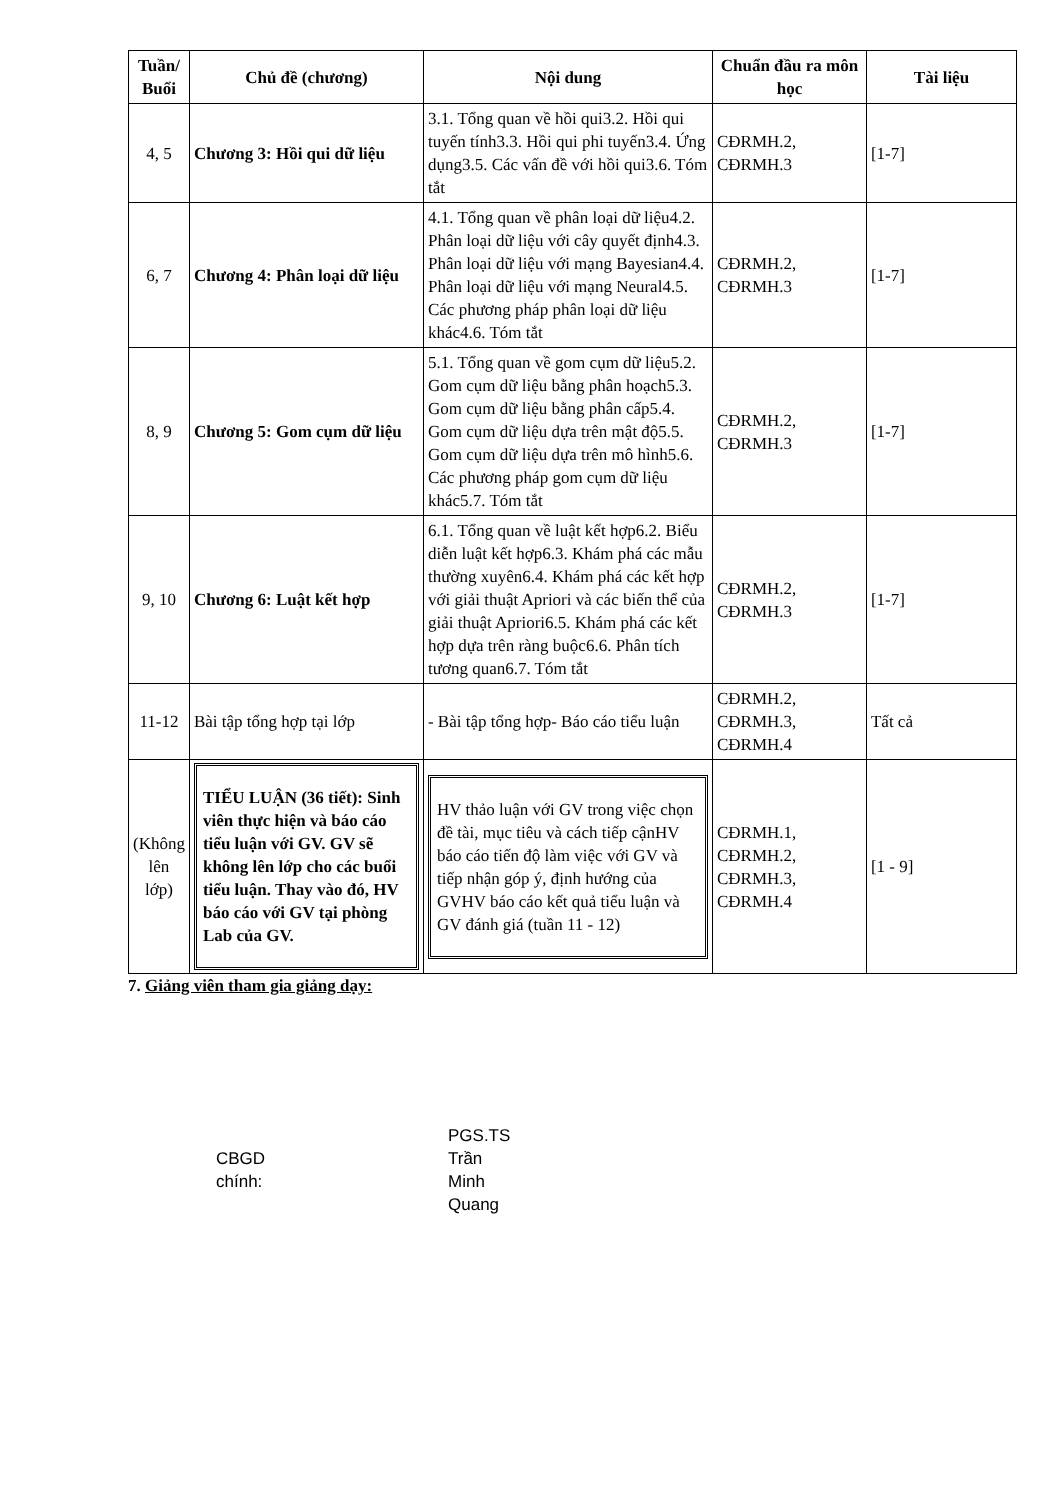| Tuần/ Buổi | Chủ đề (chương) | Nội dung | Chuẩn đầu ra môn học | Tài liệu |
| --- | --- | --- | --- | --- |
| 4, 5 | Chương 3: Hồi qui dữ liệu | 3.1. Tổng quan về hồi qui3.2. Hồi qui tuyến tính3.3. Hồi qui phi tuyến3.4. Ứng dụng3.5. Các vấn đề với hồi qui3.6. Tóm tắt | CĐRMH.2, CĐRMH.3 | [1-7] |
| 6, 7 | Chương 4: Phân loại dữ liệu | 4.1. Tổng quan về phân loại dữ liệu4.2. Phân loại dữ liệu với cây quyết định4.3. Phân loại dữ liệu với mạng Bayesian4.4. Phân loại dữ liệu với mạng Neural4.5. Các phương pháp phân loại dữ liệu khác4.6. Tóm tắt | CĐRMH.2, CĐRMH.3 | [1-7] |
| 8, 9 | Chương 5: Gom cụm dữ liệu | 5.1. Tổng quan về gom cụm dữ liệu5.2. Gom cụm dữ liệu bằng phân hoạch5.3. Gom cụm dữ liệu bằng phân cấp5.4. Gom cụm dữ liệu dựa trên mật độ5.5. Gom cụm dữ liệu dựa trên mô hình5.6. Các phương pháp gom cụm dữ liệu khác5.7. Tóm tắt | CĐRMH.2, CĐRMH.3 | [1-7] |
| 9, 10 | Chương 6: Luật kết hợp | 6.1. Tổng quan về luật kết hợp6.2. Biểu diễn luật kết hợp6.3. Khám phá các mẫu thường xuyên6.4. Khám phá các kết hợp với giải thuật Apriori và các biến thể của giải thuật Apriori6.5. Khám phá các kết hợp dựa trên ràng buộc6.6. Phân tích tương quan6.7. Tóm tắt | CĐRMH.2, CĐRMH.3 | [1-7] |
| 11-12 | Bài tập tổng hợp tại lớp | - Bài tập tổng hợp- Báo cáo tiểu luận | CĐRMH.2, CĐRMH.3, CĐRMH.4 | Tất cả |
| (Không lên lớp) | TIỂU LUẬN (36 tiết): Sinh viên thực hiện và báo cáo tiểu luận với GV. GV sẽ không lên lớp cho các buổi tiểu luận. Thay vào đó, HV báo cáo với GV tại phòng Lab của GV. | HV thảo luận với GV trong việc chọn đề tài, mục tiêu và cách tiếp cậnHV báo cáo tiến độ làm việc với GV và tiếp nhận góp ý, định hướng của GVHV báo cáo kết quả tiểu luận và GV đánh giá (tuần 11 - 12) | CĐRMH.1, CĐRMH.2, CĐRMH.3, CĐRMH.4 | [1 - 9] |
7. Giảng viên tham gia giảng dạy:
CBGD
chính:
PGS.TS
Trần
Minh
Quang